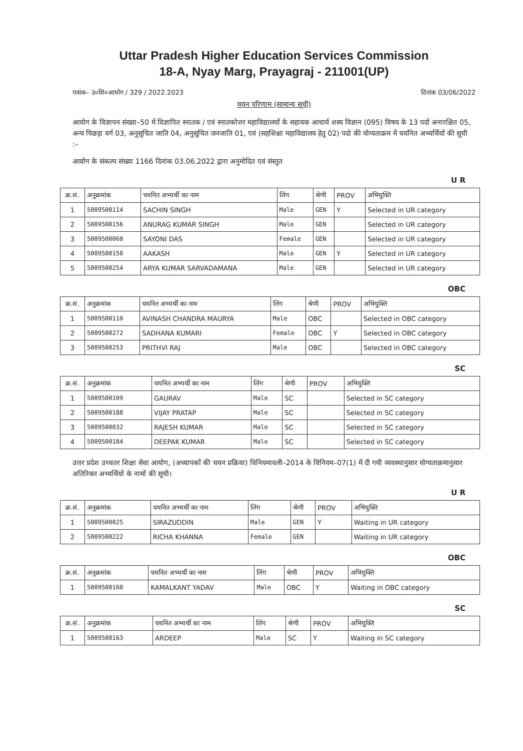Uttar Pradesh Higher Education Services Commission
18-A, Nyay Marg, Prayagraj - 211001(UP)
पत्रांक– उ०शि०आयोग / 329 / 2022.2023 दिनांक 03/06/2022
चयन परिणाम (सामान्य सूची)
आयोग के विज्ञापन संख्या–50 में विज्ञापित स्नातक / एवं स्नातकोत्तर महाविद्यालयों के सहायक आचार्य शस्य विज्ञान (095) विषय के 13 पदों अनारक्षित 05, अन्य पिछड़ा वर्ग 03, अनुसूचित जाति 04, अनुसूचित जनजाति 01, एवं (सहशिक्षा महाविद्यालय हेतु 02) पदो की योग्यताक्रम में चयनित अभ्यर्थियों की सूची :–
आयोग के संकल्प संख्या 1166 दिनांक 03.06.2022 द्वारा अनुमोदित एवं संस्तुत
U R
| क्र.सं. | अनुक्रमांक | चयनित अभ्यर्थी का नाम | लिंग | श्रेणी | PROV | अभियुक्ति |
| --- | --- | --- | --- | --- | --- | --- |
| 1 | 5009500114 | SACHIN SINGH | Male | GEN | Y | Selected in UR category |
| 2 | 5009500156 | ANURAG KUMAR SINGH | Male | GEN | | Selected in UR category |
| 3 | 5009500060 | SAYONI DAS | Female | GEN | | Selected in UR category |
| 4 | 5009500150 | AAKASH | Male | GEN | Y | Selected in UR category |
| 5 | 5009500254 | ARYA KUMAR SARVADAMANA | Male | GEN | | Selected in UR category |
OBC
| क्र.सं. | अनुक्रमांक | चयनित अभ्यर्थी का नाम | लिंग | श्रेणी | PROV | अभियुक्ति |
| --- | --- | --- | --- | --- | --- | --- |
| 1 | 5009500110 | AVINASH CHANDRA MAURYA | Male | OBC | | Selected in OBC category |
| 2 | 5009500272 | SADHANA KUMARI | Female | OBC | Y | Selected in OBC category |
| 3 | 5009500253 | PRITHVI RAJ | Male | OBC | | Selected in OBC category |
SC
| क्र.सं. | अनुक्रमांक | चयनित अभ्यर्थी का नाम | लिंग | श्रेणी | PROV | अभियुक्ति |
| --- | --- | --- | --- | --- | --- | --- |
| 1 | 5009500109 | GAURAV | Male | SC | | Selected in SC category |
| 2 | 5009500188 | VIJAY PRATAP | Male | SC | | Selected in SC category |
| 3 | 5009500032 | RAJESH KUMAR | Male | SC | | Selected in SC category |
| 4 | 5009500184 | DEEPAK KUMAR | Male | SC | | Selected in SC category |
उत्तर प्रदेश उच्चतर शिक्षा सेवा आयोग, (अध्यापकों की चयन प्रक्रिया) विनियमावली–2014 के विनियम–07(1) में दी गयी व्यवस्थानुसार योग्यताक्रमानुसार अतिरिक्त अभ्यर्थियों के नामों की सूची।
U R
| क्र.सं. | अनुक्रमांक | चयनित अभ्यर्थी का नाम | लिंग | श्रेणी | PROV | अभियुक्ति |
| --- | --- | --- | --- | --- | --- | --- |
| 1 | 5009500025 | SIRAZUDDIN | Male | GEN | Y | Waiting in UR category |
| 2 | 5009500222 | RICHA KHANNA | Female | GEN | | Waiting in UR category |
OBC
| क्र.सं. | अनुक्रमांक | चयनित अभ्यर्थी का नाम | लिंग | श्रेणी | PROV | अभियुक्ति |
| --- | --- | --- | --- | --- | --- | --- |
| 1 | 5009500160 | KAMALKANT YADAV | Male | OBC | Y | Waiting in OBC category |
SC
| क्र.सं. | अनुक्रमांक | चयनित अभ्यर्थी का नाम | लिंग | श्रेणी | PROV | अभियुक्ति |
| --- | --- | --- | --- | --- | --- | --- |
| 1 | 5009500163 | ARDEEP | Male | SC | Y | Waiting in SC category |